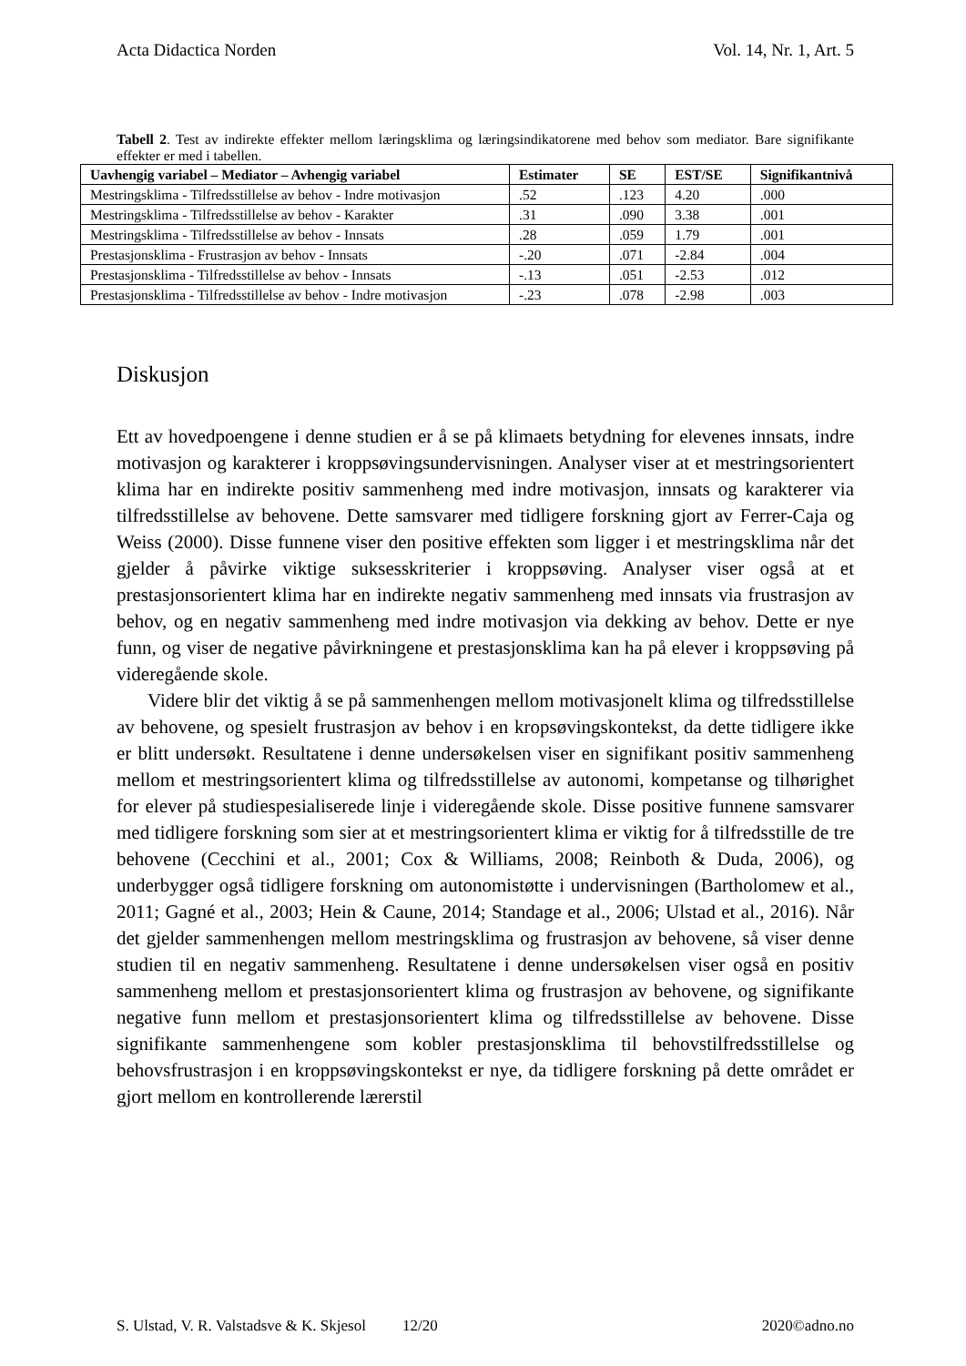Acta Didactica Norden Vol. 14, Nr. 1, Art. 5
Tabell 2. Test av indirekte effekter mellom læringsklima og læringsindikatorene med behov som mediator. Bare signifikante effekter er med i tabellen.
| Uavhengig variabel – Mediator – Avhengig variabel | Estimater | SE | EST/SE | Signifikantnivå |
| --- | --- | --- | --- | --- |
| Mestringsklima - Tilfredsstillelse av behov - Indre motivasjon | .52 | .123 | 4.20 | .000 |
| Mestringsklima - Tilfredsstillelse av behov - Karakter | .31 | .090 | 3.38 | .001 |
| Mestringsklima - Tilfredsstillelse av behov - Innsats | .28 | .059 | 1.79 | .001 |
| Prestasjonsklima - Frustrasjon av behov - Innsats | -.20 | .071 | -2.84 | .004 |
| Prestasjonsklima - Tilfredsstillelse av behov - Innsats | -.13 | .051 | -2.53 | .012 |
| Prestasjonsklima - Tilfredsstillelse av behov - Indre motivasjon | -.23 | .078 | -2.98 | .003 |
Diskusjon
Ett av hovedpoengene i denne studien er å se på klimaets betydning for elevenes innsats, indre motivasjon og karakterer i kroppsøvingsundervisningen. Analyser viser at et mestringsorientert klima har en indirekte positiv sammenheng med indre motivasjon, innsats og karakterer via tilfredsstillelse av behovene. Dette samsvarer med tidligere forskning gjort av Ferrer-Caja og Weiss (2000). Disse funnene viser den positive effekten som ligger i et mestringsklima når det gjelder å påvirke viktige suksesskriterier i kroppsøving. Analyser viser også at et prestasjonsorientert klima har en indirekte negativ sammenheng med innsats via frustrasjon av behov, og en negativ sammenheng med indre motivasjon via dekking av behov. Dette er nye funn, og viser de negative påvirkningene et prestasjonsklima kan ha på elever i kroppsøving på videregående skole.
Videre blir det viktig å se på sammenhengen mellom motivasjonelt klima og tilfredsstillelse av behovene, og spesielt frustrasjon av behov i en kropsøvingskontekst, da dette tidligere ikke er blitt undersøkt. Resultatene i denne undersøkelsen viser en signifikant positiv sammenheng mellom et mestringsorientert klima og tilfredsstillelse av autonomi, kompetanse og tilhørighet for elever på studiespesialiserede linje i videregående skole. Disse positive funnene samsvarer med tidligere forskning som sier at et mestringsorientert klima er viktig for å tilfredsstille de tre behovene (Cecchini et al., 2001; Cox & Williams, 2008; Reinboth & Duda, 2006), og underbygger også tidligere forskning om autonomistøtte i undervisningen (Bartholomew et al., 2011; Gagné et al., 2003; Hein & Caune, 2014; Standage et al., 2006; Ulstad et al., 2016). Når det gjelder sammenhengen mellom mestringsklima og frustrasjon av behovene, så viser denne studien til en negativ sammenheng. Resultatene i denne undersøkelsen viser også en positiv sammenheng mellom et prestasjonsorientert klima og frustrasjon av behovene, og signifikante negative funn mellom et prestasjonsorientert klima og tilfredsstillelse av behovene. Disse signifikante sammenhengene som kobler prestasjonsklima til behovstilfredsstillelse og behovsfrustrasjon i en kroppsøvingskontekst er nye, da tidligere forskning på dette området er gjort mellom en kontrollerende lærerstil
S. Ulstad, V. R. Valstadsve & K. Skjesol 12/20 2020©adno.no